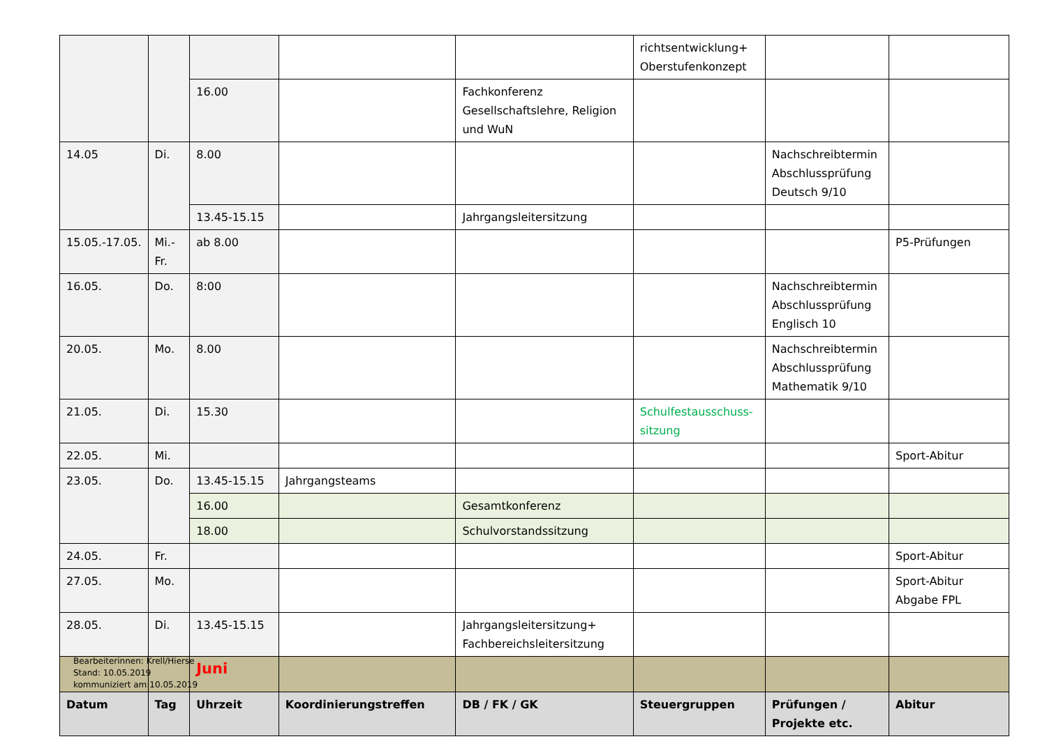| | | | | | richtsentwicklung+ Oberstufenkonzept | | |
| | | 16.00 | | Fachkonferenz Gesellschaftslehre, Religion und WuN | | | |
| 14.05 | Di. | 8.00 | | | | Nachschreibtermin Abschlussprüfung Deutsch 9/10 | |
| | | 13.45-15.15 | | Jahrgangsleitersitzung | | | |
| 15.05.-17.05. | Mi.-Fr. | ab 8.00 | | | | | P5-Prüfungen |
| 16.05. | Do. | 8:00 | | | | Nachschreibtermin Abschlussprüfung Englisch 10 | |
| 20.05. | Mo. | 8.00 | | | | Nachschreibtermin Abschlussprüfung Mathematik 9/10 | |
| 21.05. | Di. | 15.30 | | | Schulfestausschuss-sitzung | | |
| 22.05. | Mi. | | | | | | Sport-Abitur |
| 23.05. | Do. | 13.45-15.15 | Jahrgangsteams | | | | |
| | | 16.00 | | Gesamtkonferenz | | | |
| | | 18.00 | | Schulvorstandssitzung | | | |
| 24.05. | Fr. | | | | | | Sport-Abitur |
| 27.05. | Mo. | | | | | | Sport-Abitur Abgabe FPL |
| 28.05. | Di. | 13.45-15.15 | | Jahrgangsleitersitzung+ Fachbereichsleitersitzung | | | |
| | | Juni | | | | | |
| Datum | Tag | Uhrzeit | Koordinierungstreffen | DB / FK / GK | Steuergruppen | Prüfungen / Projekte etc. | Abitur |
Bearbeiterinnen: Krell/Hierse
Stand: 10.05.2019
kommuniziert am:10.05.2019